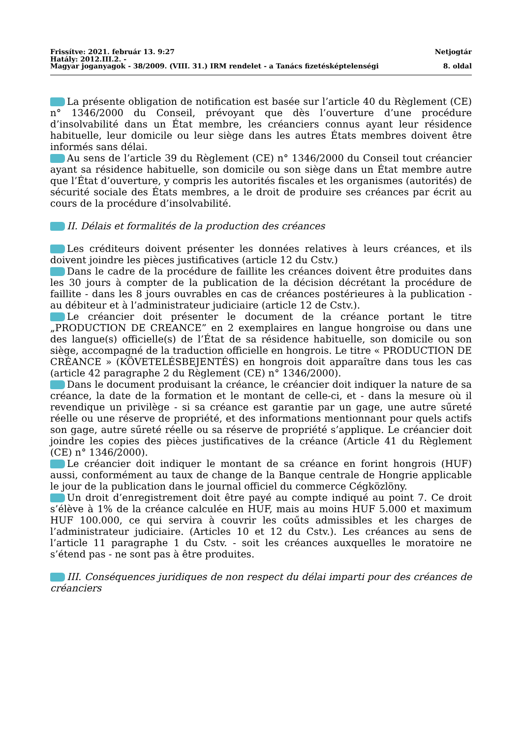Frissítve: 2021. február 13. 9:27 Netjogtár
Hatály: 2012.III.2. -
Magyar joganyagok - 38/2009. (VIII. 31.) IRM rendelet - a Tanács fizetésképtelenségi 8. oldal
La présente obligation de notification est basée sur l’article 40 du Règlement (CE) n° 1346/2000 du Conseil, prévoyant que dès l’ouverture d’une procédure d’insolvabilité dans un État membre, les créanciers connus ayant leur résidence habituelle, leur domicile ou leur siège dans les autres États membres doivent être informés sans délai.
Au sens de l’article 39 du Règlement (CE) n° 1346/2000 du Conseil tout créancier ayant sa résidence habituelle, son domicile ou son siège dans un État membre autre que l’État d’ouverture, y compris les autorités fiscales et les organismes (autorités) de sécurité sociale des États membres, a le droit de produire ses créances par écrit au cours de la procédure d’insolvabilité.
II. Délais et formalités de la production des créances
Les créditeurs doivent présenter les données relatives à leurs créances, et ils doivent joindre les pièces justificatives (article 12 du Cstv.)
Dans le cadre de la procédure de faillite les créances doivent être produites dans les 30 jours à compter de la publication de la décision décrétant la procédure de faillite - dans les 8 jours ouvrables en cas de créances postérieures à la publication - au débiteur et à l’administrateur judiciaire (article 12 de Cstv.).
Le créancier doit présenter le document de la créance portant le titre „PRODUCTION DE CREANCE” en 2 exemplaires en langue hongroise ou dans une des langue(s) officielle(s) de l’État de sa résidence habituelle, son domicile ou son siège, accompagné de la traduction officielle en hongrois. Le titre « PRODUCTION DE CRÉANCE » (KÖVETELÉSBEJENTÉS) en hongrois doit apparaître dans tous les cas (article 42 paragraphe 2 du Règlement (CE) n° 1346/2000).
Dans le document produisant la créance, le créancier doit indiquer la nature de sa créance, la date de la formation et le montant de celle-ci, et - dans la mesure où il revendique un privilège - si sa créance est garantie par un gage, une autre sűreté réelle ou une réserve de propriété, et des informations mentionnant pour quels actifs son gage, autre sűreté réelle ou sa réserve de propriété s’applique. Le créancier doit joindre les copies des pièces justificatives de la créance (Article 41 du Règlement (CE) n° 1346/2000).
Le créancier doit indiquer le montant de sa créance en forint hongrois (HUF) aussi, conformément au taux de change de la Banque centrale de Hongrie applicable le jour de la publication dans le journal officiel du commerce Cégközlöny.
Un droit d’enregistrement doit être payé au compte indiqué au point 7. Ce droit s’élève à 1% de la créance calculée en HUF, mais au moins HUF 5.000 et maximum HUF 100.000, ce qui servira à couvrir les coűts admissibles et les charges de l’administrateur judiciaire. (Articles 10 et 12 du Cstv.). Les créances au sens de l’article 11 paragraphe 1 du Cstv. - soit les créances auxquelles le moratoire ne s’étend pas - ne sont pas à être produites.
III. Conséquences juridiques de non respect du délai imparti pour des créances de créanciers